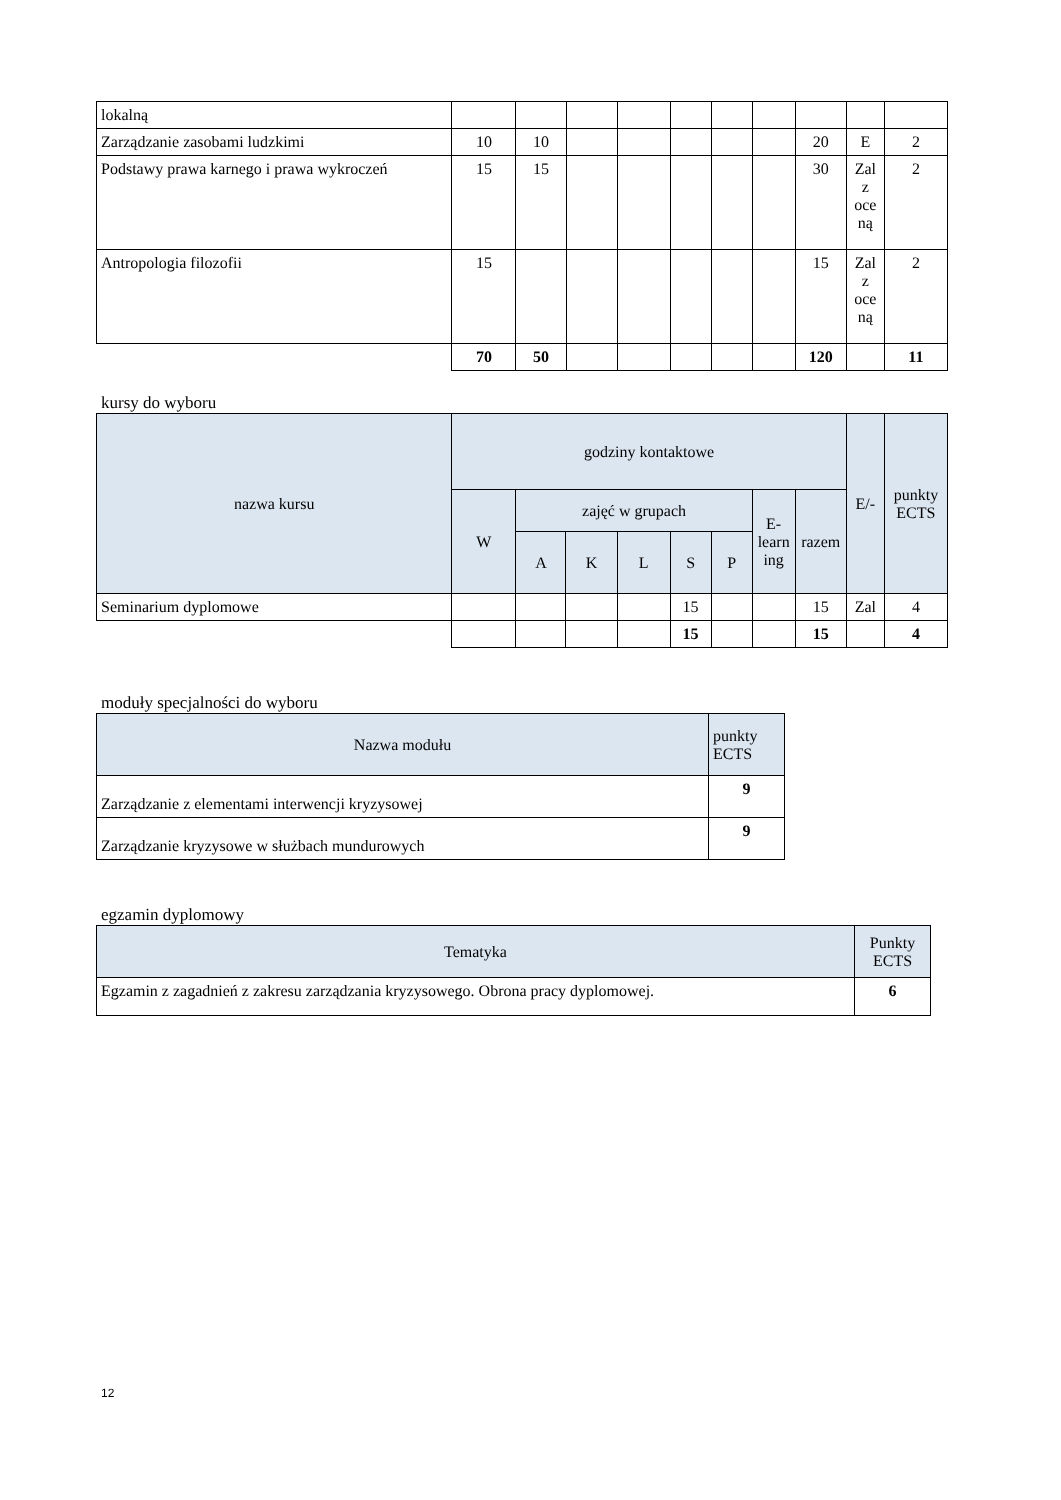| lokalną | | | | | | | | | | |
| Zarządzanie zasobami ludzkimi | 10 | 10 | | | | | | 20 | E | 2 |
| Podstawy prawa karnego i prawa wykroczeń | 15 | 15 | | | | | | 30 | Zal z oce ną | 2 |
| Antropologia filozofii | 15 | | | | | | | 15 | Zal z oce ną | 2 |
| | 70 | 50 | | | | | | 120 | | 11 |
kursy do wyboru
| nazwa kursu | godziny kontaktowe | | | | | | | | E/- | punkty ECTS |
| --- | --- | --- | --- | --- | --- | --- | --- | --- | --- | --- |
| | W | zajęć w grupach | | | | | E-learn ing | razem | | |
| | | A | K | L | S | P | | | | |
| Seminarium dyplomowe | | | | | 15 | | | 15 | Zal | 4 |
| | | | | | 15 | | | 15 | | 4 |
moduły specjalności do wyboru
| Nazwa modułu | punkty ECTS |
| --- | --- |
| Zarządzanie z elementami interwencji kryzysowej | 9 |
| Zarządzanie kryzysowe w służbach mundurowych | 9 |
egzamin dyplomowy
| Tematyka | Punkty ECTS |
| --- | --- |
| Egzamin z zagadnień z zakresu zarządzania kryzysowego. Obrona pracy dyplomowej. | 6 |
12